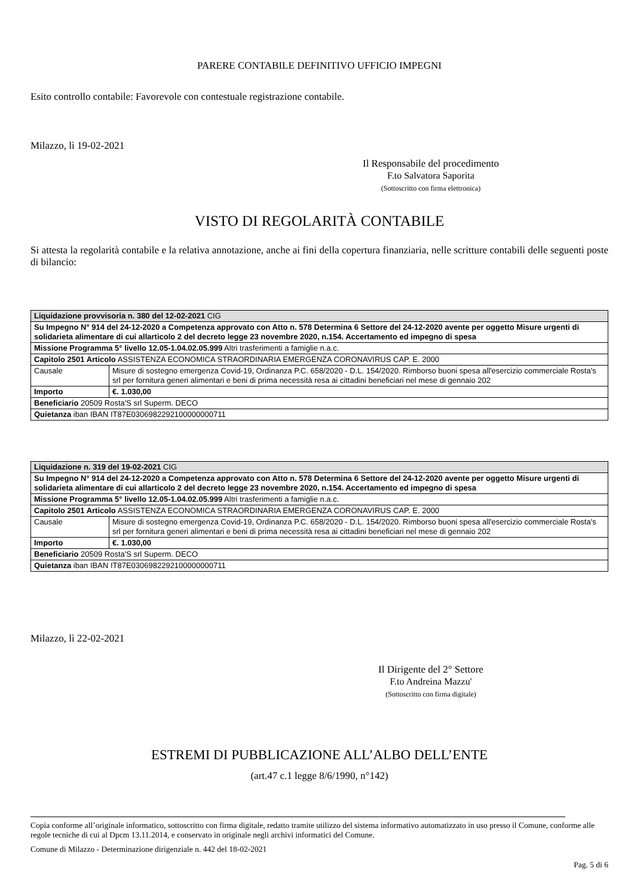PARERE CONTABILE DEFINITIVO UFFICIO IMPEGNI
Esito controllo contabile: Favorevole con contestuale registrazione contabile.
Milazzo, lì 19-02-2021
Il Responsabile del procedimento
F.to Salvatora Saporita
(Sottoscritto con firma elettronica)
VISTO DI REGOLARITÀ CONTABILE
Si attesta la regolarità contabile e la relativa annotazione, anche ai fini della copertura finanziaria, nelle scritture contabili delle seguenti poste di bilancio:
| Liquidazione provvisoria n. 380 del 12-02-2021 CIG | |
| Su Impegno N° 914 del 24-12-2020 a Competenza approvato con Atto n. 578 Determina 6 Settore del 24-12-2020 avente per oggetto Misure urgenti di solidarieta alimentare di cui allarticolo 2 del decreto legge 23 novembre 2020, n.154. Accertamento ed impegno di spesa | |
| Missione Programma 5° livello 12.05-1.04.02.05.999 Altri trasferimenti a famiglie n.a.c. | |
| Capitolo 2501 Articolo ASSISTENZA ECONOMICA STRAORDINARIA EMERGENZA CORONAVIRUS CAP. E. 2000 | |
| Causale | Misure di sostegno emergenza Covid-19, Ordinanza P.C. 658/2020 - D.L. 154/2020. Rimborso buoni spesa all'esercizio commerciale Rosta's srl per fornitura generi alimentari e beni di prima necessità resa ai cittadini beneficiari nel mese di gennaio 202 |
| Importo | €. 1.030,00 |
| Beneficiario 20509 Rosta'S srl Superm. DECO | |
| Quietanza iban IBAN IT87E0306982292100000000711 | |
| Liquidazione n. 319 del 19-02-2021 CIG | |
| Su Impegno N° 914 del 24-12-2020 a Competenza approvato con Atto n. 578 Determina 6 Settore del 24-12-2020 avente per oggetto Misure urgenti di solidarieta alimentare di cui allarticolo 2 del decreto legge 23 novembre 2020, n.154. Accertamento ed impegno di spesa | |
| Missione Programma 5° livello 12.05-1.04.02.05.999 Altri trasferimenti a famiglie n.a.c. | |
| Capitolo 2501 Articolo ASSISTENZA ECONOMICA STRAORDINARIA EMERGENZA CORONAVIRUS CAP. E. 2000 | |
| Causale | Misure di sostegno emergenza Covid-19, Ordinanza P.C. 658/2020 - D.L. 154/2020. Rimborso buoni spesa all'esercizio commerciale Rosta's srl per fornitura generi alimentari e beni di prima necessità resa ai cittadini beneficiari nel mese di gennaio 202 |
| Importo | €. 1.030,00 |
| Beneficiario 20509 Rosta'S srl Superm. DECO | |
| Quietanza iban IBAN IT87E0306982292100000000711 | |
Milazzo, lì 22-02-2021
Il Dirigente del 2° Settore
F.to Andreina Mazzu'
(Sottoscritto con firma digitale)
ESTREMI DI PUBBLICAZIONE ALL’ALBO DELL’ENTE
(art.47 c.1 legge 8/6/1990, n°142)
Copia conforme all’originale informatico, sottoscritto con firma digitale, redatto tramite utilizzo del sistema informativo automatizzato in uso presso il Comune, conforme alle regole tecniche di cui al Dpcm 13.11.2014, e conservato in originale negli archivi informatici del Comune.
Comune di Milazzo - Determinazione dirigenziale n. 442 del 18-02-2021
Pag. 5 di 6